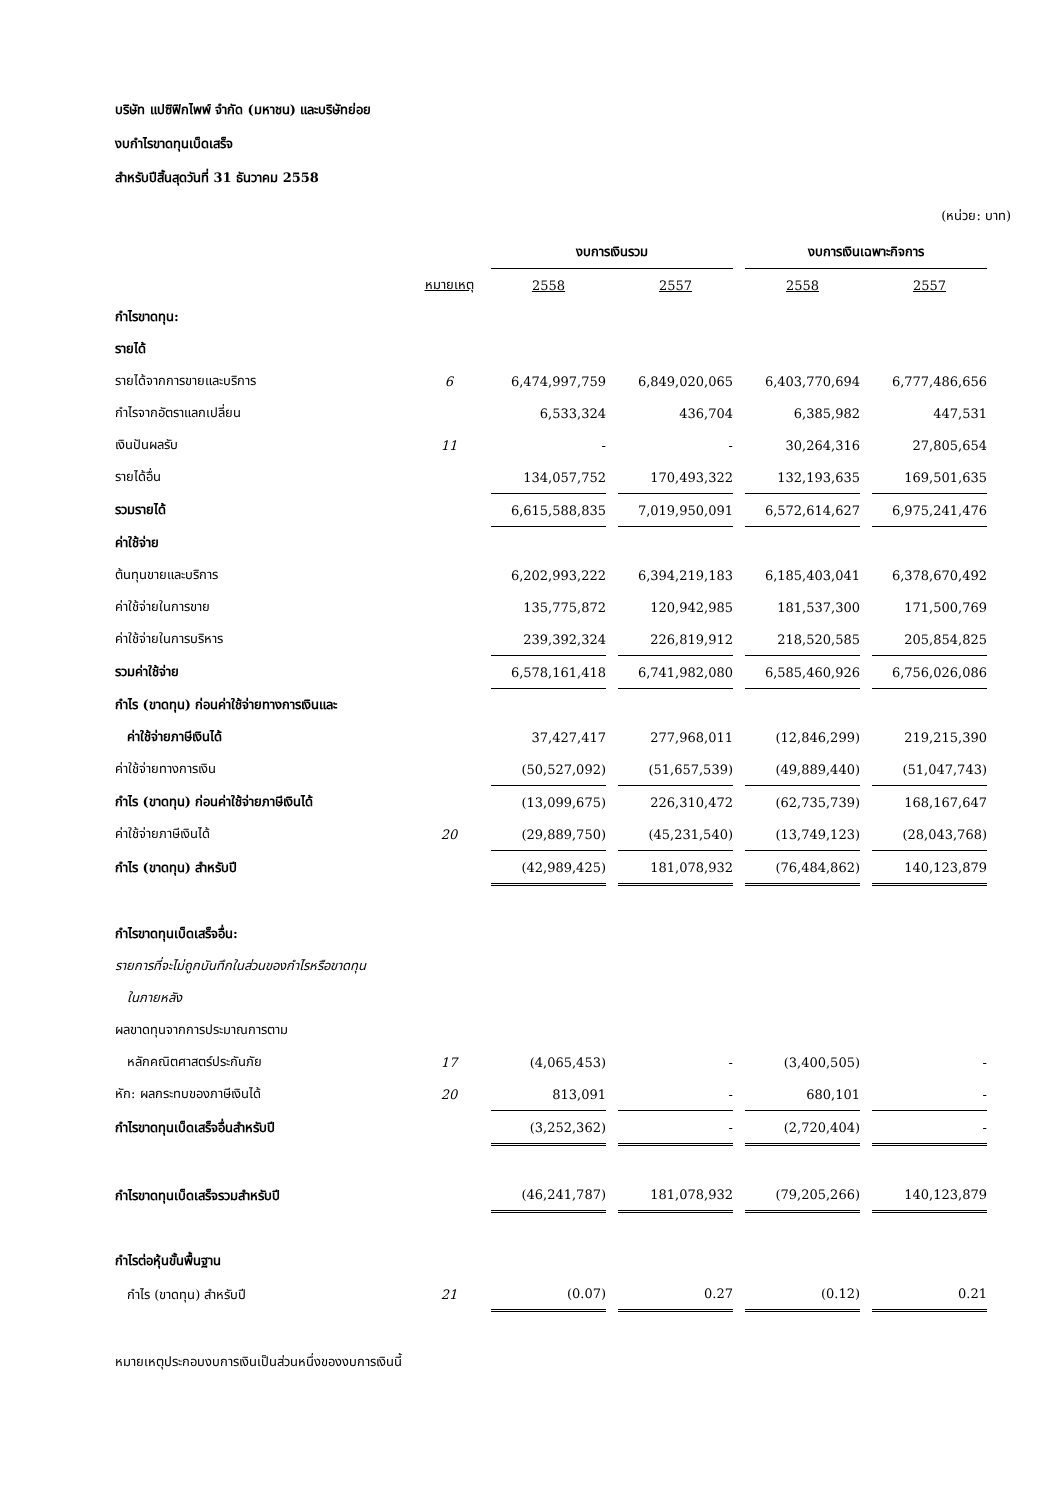บริษัท แปซิฟิกไพพ์ จำกัด (มหาชน) และบริษัทย่อย
งบกำไรขาดทุนเบ็ดเสร็จ
สำหรับปีสิ้นสุดวันที่ 31 ธันวาคม 2558
(หน่วย: บาท)
| | | งบการเงินรวม | | งบการเงินเฉพาะกิจการ | |
| --- | --- | --- | --- | --- | --- |
| | หมายเหตุ | 2558 | 2557 | 2558 | 2557 |
| กำไรขาดทุน: | | | | | |
| รายได้ | | | | | |
| รายได้จากการขายและบริการ | 6 | 6,474,997,759 | 6,849,020,065 | 6,403,770,694 | 6,777,486,656 |
| กำไรจากอัตราแลกเปลี่ยน | | 6,533,324 | 436,704 | 6,385,982 | 447,531 |
| เงินปันผลรับ | 11 | - | - | 30,264,316 | 27,805,654 |
| รายได้อื่น | | 134,057,752 | 170,493,322 | 132,193,635 | 169,501,635 |
| รวมรายได้ | | 6,615,588,835 | 7,019,950,091 | 6,572,614,627 | 6,975,241,476 |
| ค่าใช้จ่าย | | | | | |
| ต้นทุนขายและบริการ | | 6,202,993,222 | 6,394,219,183 | 6,185,403,041 | 6,378,670,492 |
| ค่าใช้จ่ายในการขาย | | 135,775,872 | 120,942,985 | 181,537,300 | 171,500,769 |
| ค่าใช้จ่ายในการบริหาร | | 239,392,324 | 226,819,912 | 218,520,585 | 205,854,825 |
| รวมค่าใช้จ่าย | | 6,578,161,418 | 6,741,982,080 | 6,585,460,926 | 6,756,026,086 |
| กำไร (ขาดทุน) ก่อนค่าใช้จ่ายทางการเงินและ | | | | | |
| ค่าใช้จ่ายภาษีเงินได้ | | 37,427,417 | 277,968,011 | (12,846,299) | 219,215,390 |
| ค่าใช้จ่ายทางการเงิน | | (50,527,092) | (51,657,539) | (49,889,440) | (51,047,743) |
| กำไร (ขาดทุน) ก่อนค่าใช้จ่ายภาษีเงินได้ | | (13,099,675) | 226,310,472 | (62,735,739) | 168,167,647 |
| ค่าใช้จ่ายภาษีเงินได้ | 20 | (29,889,750) | (45,231,540) | (13,749,123) | (28,043,768) |
| กำไร (ขาดทุน) สำหรับปี | | (42,989,425) | 181,078,932 | (76,484,862) | 140,123,879 |
| กำไรขาดทุนเบ็ดเสร็จอื่น: | | | | | |
| รายการที่จะไม่ถูกบันทึกในส่วนของกำไรหรือขาดทุน | | | | | |
| ในภายหลัง | | | | | |
| ผลขาดทุนจากการประมาณการตาม | | | | | |
| หลักคณิตศาสตร์ประกันภัย | 17 | (4,065,453) | - | (3,400,505) | - |
| หัก: ผลกระทบของภาษีเงินได้ | 20 | 813,091 | - | 680,101 | - |
| กำไรขาดทุนเบ็ดเสร็จอื่นสำหรับปี | | (3,252,362) | - | (2,720,404) | - |
| กำไรขาดทุนเบ็ดเสร็จรวมสำหรับปี | | (46,241,787) | 181,078,932 | (79,205,266) | 140,123,879 |
| กำไรต่อหุ้นขั้นพื้นฐาน | | | | | |
| กำไร (ขาดทุน) สำหรับปี | 21 | (0.07) | 0.27 | (0.12) | 0.21 |
หมายเหตุประกอบงบการเงินเป็นส่วนหนึ่งของงบการเงินนี้